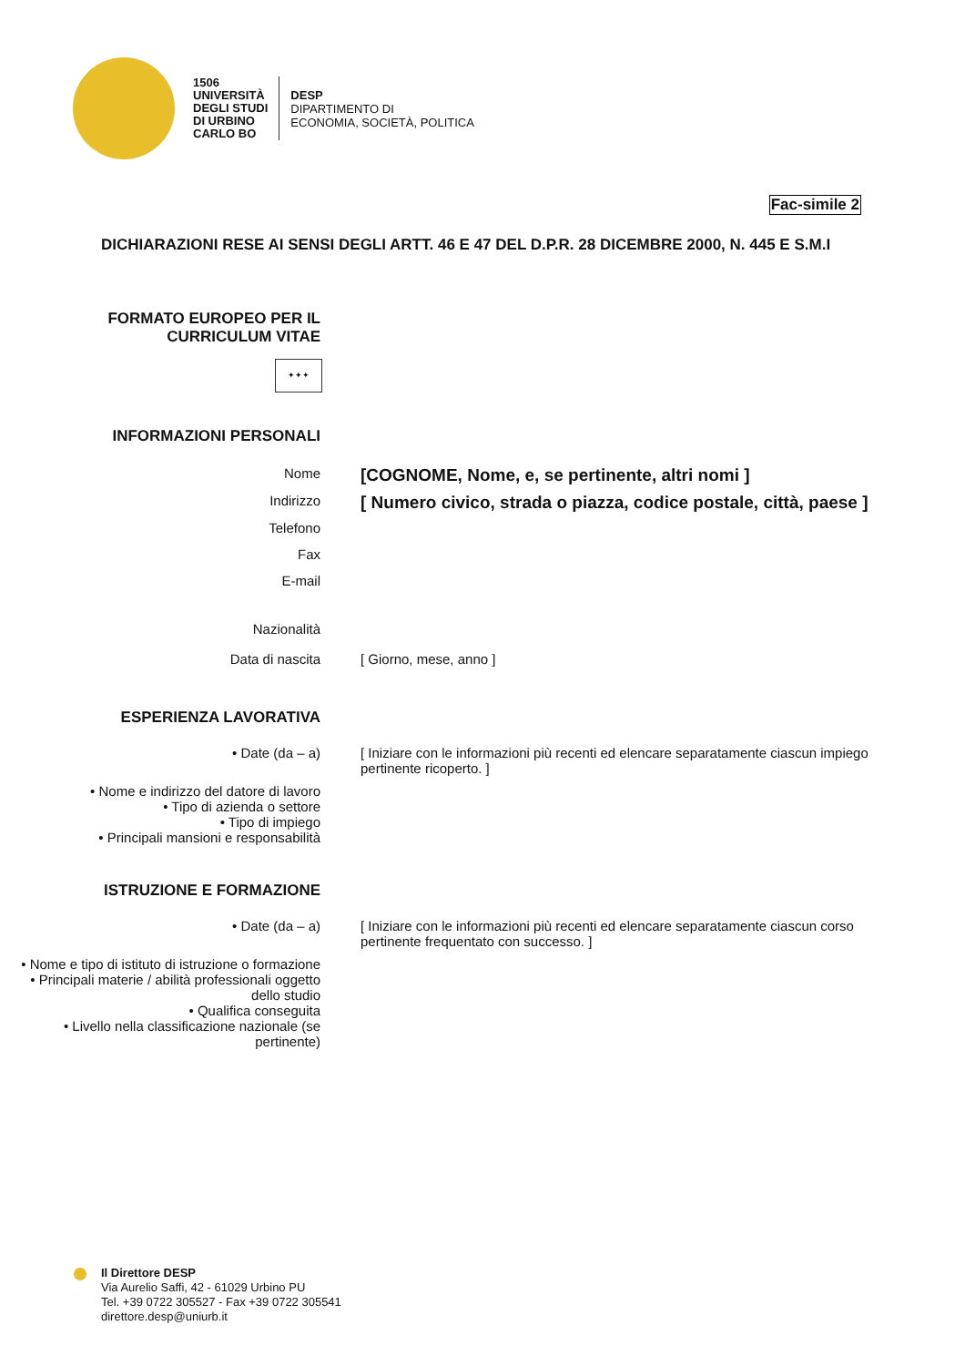1506
UNIVERSITÀ
DEGLI STUDI
DI URBINO
CARLO BO
DESP
DIPARTIMENTO DI
ECONOMIA, SOCIETÀ, POLITICA
Fac-simile 2
DICHIARAZIONI RESE AI SENSI DEGLI ARTT. 46 E 47 DEL D.P.R. 28 DICEMBRE 2000, N. 445 E S.M.I
FORMATO EUROPEO PER IL
CURRICULUM VITAE
✦✦✦
INFORMAZIONI PERSONALI
Nome
[COGNOME, Nome, e, se pertinente, altri nomi ]
Indirizzo
[ Numero civico, strada o piazza, codice postale, città, paese ]
Telefono
Fax
E-mail
Nazionalità
Data di nascita [ Giorno, mese, anno ]
ESPERIENZA LAVORATIVA
• Date (da – a) [ Iniziare con le informazioni più recenti ed elencare separatamente ciascun impiego pertinente ricoperto. ]
• Nome e indirizzo del datore di lavoro
• Tipo di azienda o settore
• Tipo di impiego
• Principali mansioni e responsabilità
ISTRUZIONE E FORMAZIONE
• Date (da – a) [ Iniziare con le informazioni più recenti ed elencare separatamente ciascun corso pertinente frequentato con successo. ]
• Nome e tipo di istituto di istruzione o formazione
• Principali materie / abilità professionali oggetto dello studio
• Qualifica conseguita
• Livello nella classificazione nazionale (se pertinente)
Il Direttore DESP
Via Aurelio Saffi, 42 - 61029 Urbino PU
Tel. +39 0722 305527 - Fax +39 0722 305541
direttore.desp@uniurb.it